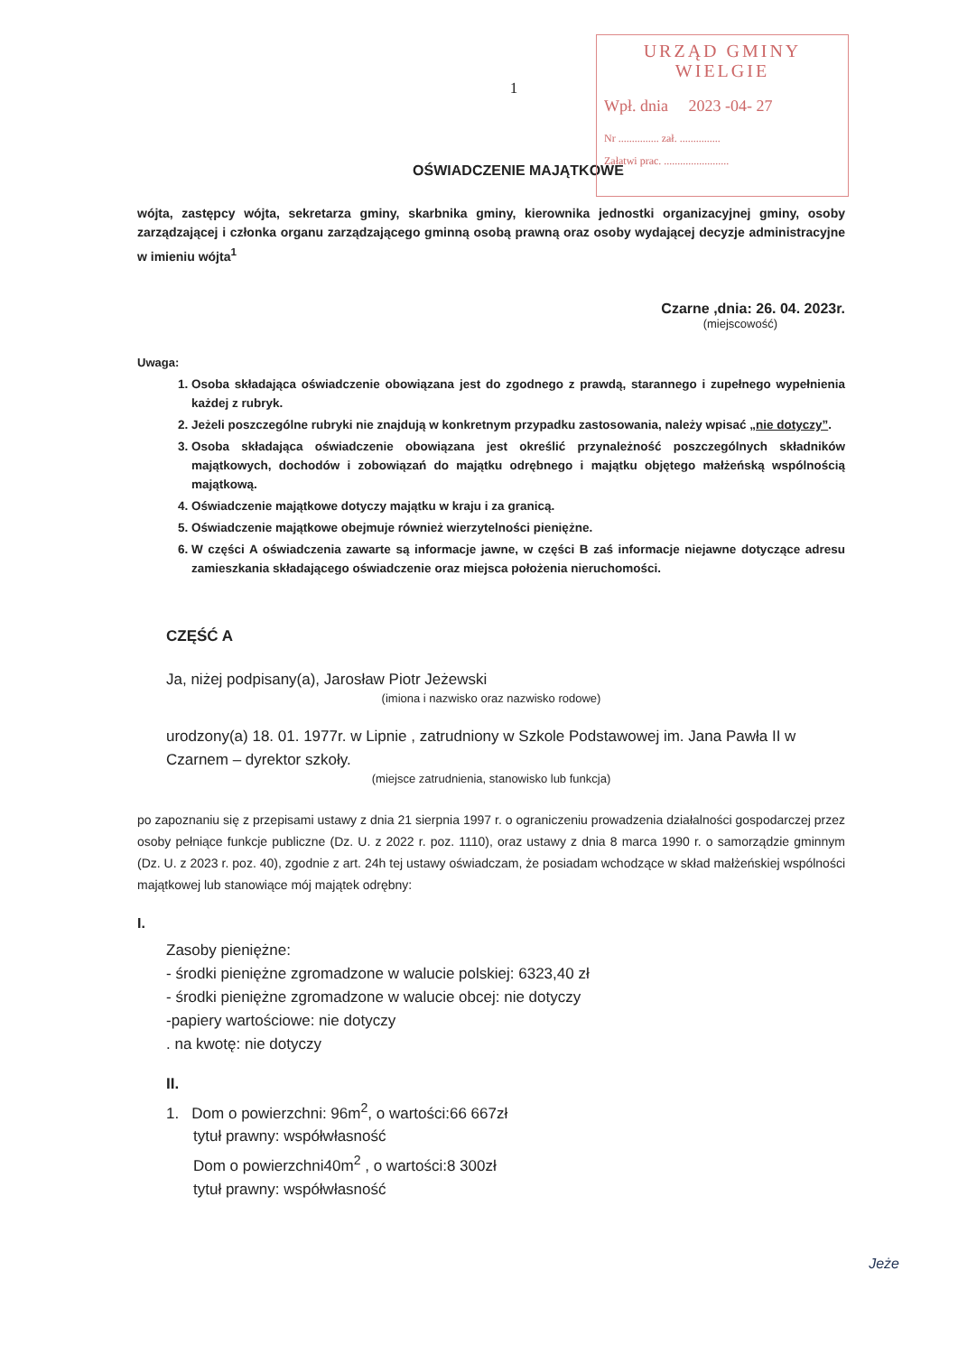URZĄD GMINY
WIELGIE
Wpł. dnia 2023 -04- 27
Nr ............... zał. ...............
Załatwi prac. ........................
1
OŚWIADCZENIE MAJĄTKOWE
wójta, zastępcy wójta, sekretarza gminy, skarbnika gminy, kierownika jednostki organizacyjnej gminy, osoby zarządzającej i członka organu zarządzającego gminną osobą prawną oraz osoby wydającej decyzje administracyjne w imieniu wójta<sup>1</sup>
Czarne ,dnia: 26. 04. 2023r.
(miejscowość)
Uwaga:
1. Osoba składająca oświadczenie obowiązana jest do zgodnego z prawdą, starannego i zupełnego wypełnienia każdej z rubryk.
2. Jeżeli poszczególne rubryki nie znajdują w konkretnym przypadku zastosowania, należy wpisać „nie dotyczy”.
3. Osoba składająca oświadczenie obowiązana jest określić przynależność poszczególnych składników majątkowych, dochodów i zobowiązań do majątku odrębnego i majątku objętego małżeńską wspólnością majątkową.
4. Oświadczenie majątkowe dotyczy majątku w kraju i za granicą.
5. Oświadczenie majątkowe obejmuje również wierzytelności pieniężne.
6. W części A oświadczenia zawarte są informacje jawne, w części B zaś informacje niejawne dotyczące adresu zamieszkania składającego oświadczenie oraz miejsca położenia nieruchomości.
CZĘŚĆ A
Ja, niżej podpisany(a), Jarosław Piotr Jeżewski
(imiona i nazwisko oraz nazwisko rodowe)
urodzony(a) 18. 01. 1977r. w Lipnie , zatrudniony w Szkole Podstawowej im. Jana Pawła II w Czarnem – dyrektor szkoły.
(miejsce zatrudnienia, stanowisko lub funkcja)
po zapoznaniu się z przepisami ustawy z dnia 21 sierpnia 1997 r. o ograniczeniu prowadzenia działalności gospodarczej przez osoby pełniące funkcje publiczne (Dz. U. z 2022 r. poz. 1110), oraz ustawy z dnia 8 marca 1990 r. o samorządzie gminnym (Dz. U. z 2023 r. poz. 40), zgodnie z art. 24h tej ustawy oświadczam, że posiadam wchodzące w skład małżeńskiej wspólności majątkowej lub stanowiące mój majątek odrębny:
I.
Zasoby pieniężne:
- środki pieniężne zgromadzone w walucie polskiej: 6323,40 zł
- środki pieniężne zgromadzone w walucie obcej: nie dotyczy
-papiery wartościowe: nie dotyczy
. na kwotę: nie dotyczy
II.
1. Dom o powierzchni: 96m<sup>2</sup>, o wartości:66 667zł
tytuł prawny: współwłasność
Dom o powierzchni40m<sup>2</sup> , o wartości:8 300zł
tytuł prawny: współwłasność
Jeże